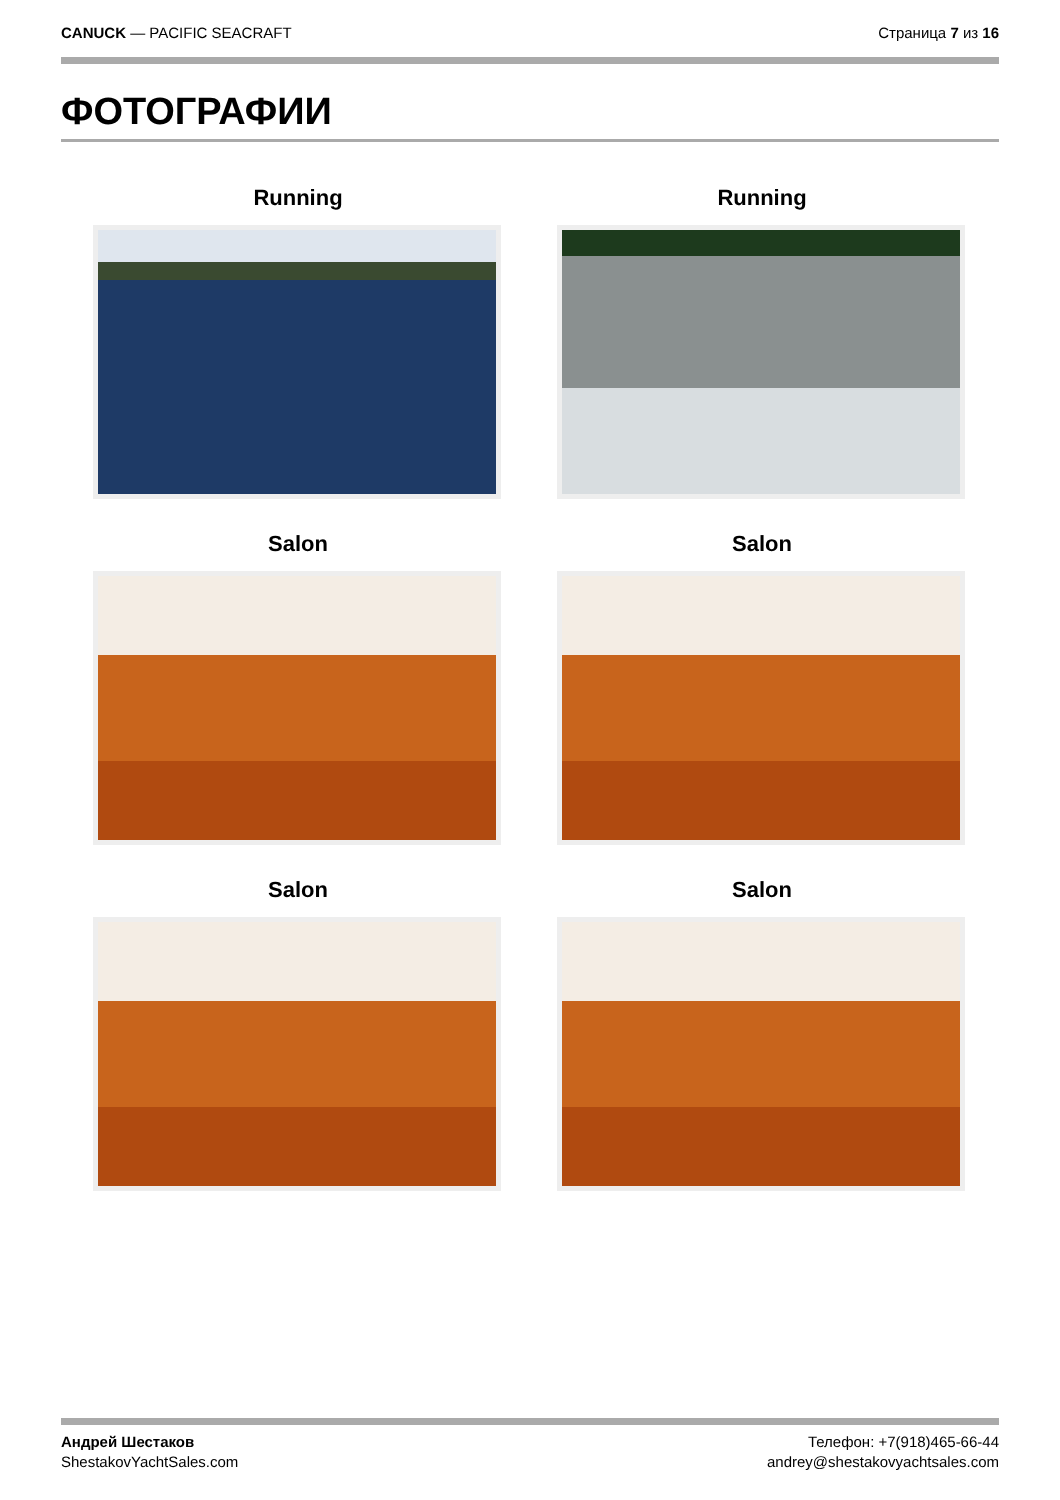CANUCK — PACIFIC SEACRAFT Страница 7 из 16
ФОТОГРАФИИ
Running
Running
Salon
Salon
Salon
Salon
Андрей Шестаков
ShestakovYachtSales.com
Телефон: +7(918)465-66-44
andrey@shestakovyachtsales.com